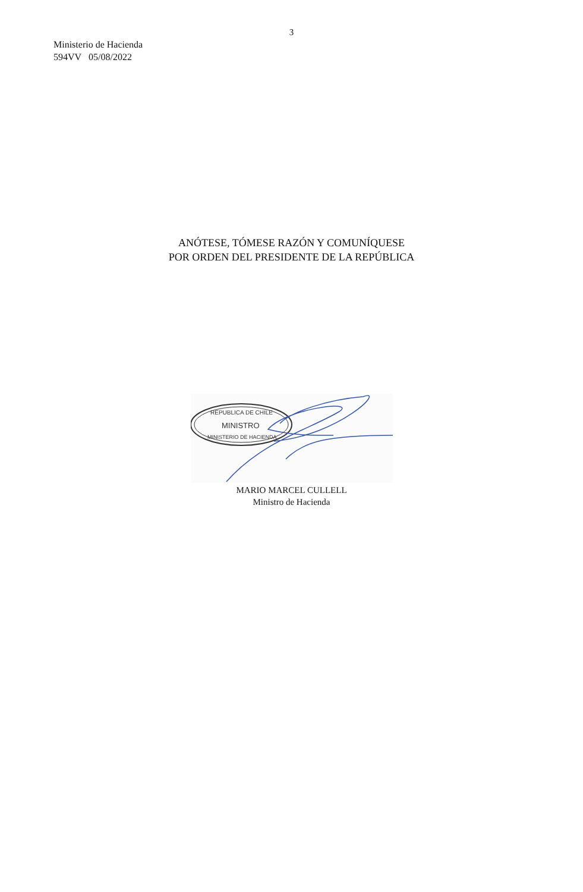3
Ministerio de Hacienda
594VV 05/08/2022
ANÓTESE, TÓMESE RAZÓN Y COMUNÍQUESE
POR ORDEN DEL PRESIDENTE DE LA REPÚBLICA
REPUBLICA DE CHILE
MINISTRO
MINISTERIO DE HACIENDA
MARIO MARCEL CULLELL
Ministro de Hacienda